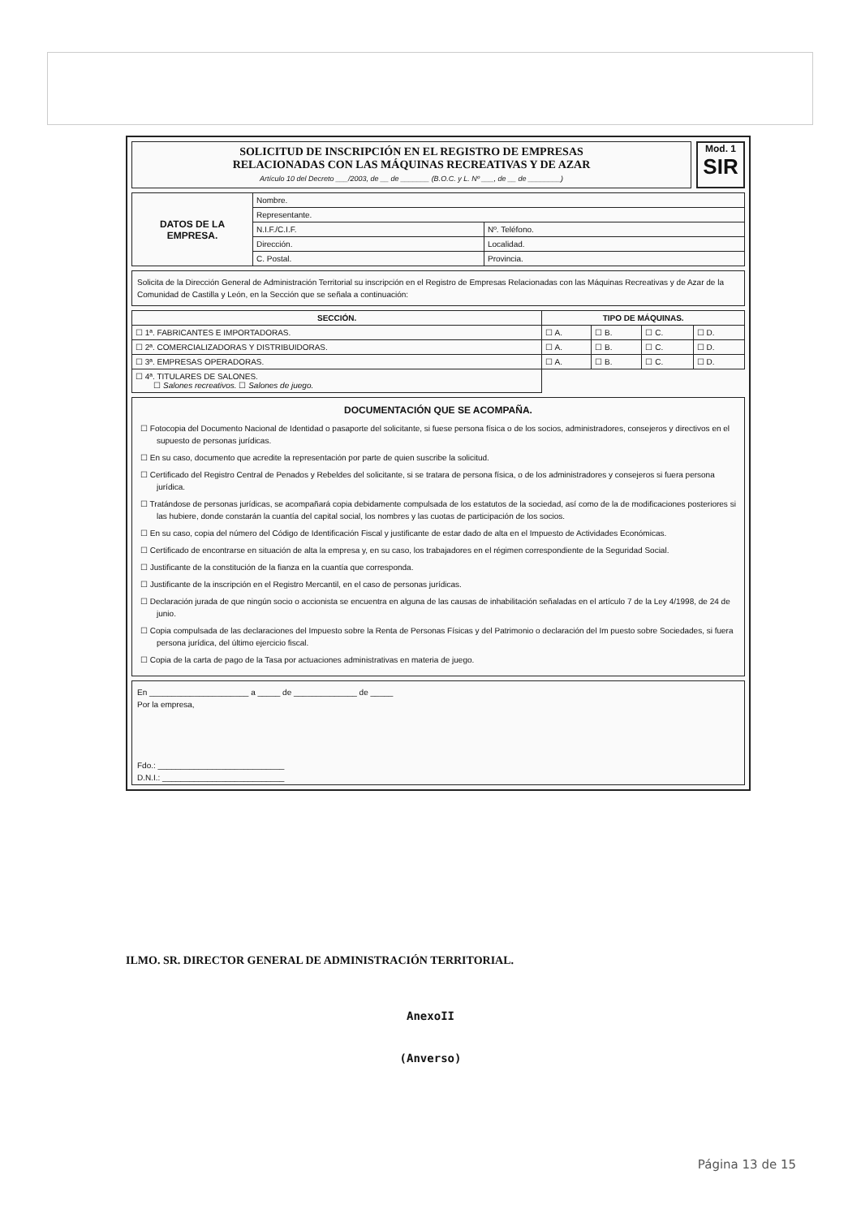SOLICITUD DE INSCRIPCIÓN EN EL REGISTRO DE EMPRESAS
RELACIONADAS CON LAS MÁQUINAS RECREATIVAS Y DE AZAR
Artículo 10 del Decreto ___/2003, de __ de _______ (B.O.C. y L. Nº ___, de __ de ________)
Mod. 1
SIR
| DATOS DE LA EMPRESA. | Nombre. | |
| | Representante. | |
| | N.I.F./C.I.F. | Nº. Teléfono. |
| | Dirección. | Localidad. |
| | C. Postal. | Provincia. |
Solicita de la Dirección General de Administración Territorial su inscripción en el Registro de Empresas Relacionadas con las Máquinas Recreativas y de Azar de la Comunidad de Castilla y León, en la Sección que se señala a continuación:
| SECCIÓN. | TIPO DE MÁQUINAS. | | | |
| --- | --- | --- | --- | --- |
| ☐ 1ª. FABRICANTES E IMPORTADORAS. | ☐ A. | ☐ B. | ☐ C. | ☐ D. |
| ☐ 2ª. COMERCIALIZADORAS Y DISTRIBUIDORAS. | ☐ A. | ☐ B. | ☐ C. | ☐ D. |
| ☐ 3ª. EMPRESAS OPERADORAS. | ☐ A. | ☐ B. | ☐ C. | ☐ D. |
| ☐ 4ª. TITULARES DE SALONES. ☐ Salones recreativos. ☐ Salones de juego. | | | | |
DOCUMENTACIÓN QUE SE ACOMPAÑA.
☐ Fotocopia del Documento Nacional de Identidad o pasaporte del solicitante, si fuese persona física o de los socios, administradores, consejeros y directivos en el supuesto de personas jurídicas.
☐ En su caso, documento que acredite la representación por parte de quien suscribe la solicitud.
☐ Certificado del Registro Central de Penados y Rebeldes del solicitante, si se tratara de persona física, o de los administradores y consejeros si fuera persona jurídica.
☐ Tratándose de personas jurídicas, se acompañará copia debidamente compulsada de los estatutos de la sociedad, así como de la de modificaciones posteriores si las hubiere, donde constarán la cuantía del capital social, los nombres y las cuotas de participación de los socios.
☐ En su caso, copia del número del Código de Identificación Fiscal y justificante de estar dado de alta en el Impuesto de Actividades Económicas.
☐ Certificado de encontrarse en situación de alta la empresa y, en su caso, los trabajadores en el régimen correspondiente de la Seguridad Social.
☐ Justificante de la constitución de la fianza en la cuantía que corresponda.
☐ Justificante de la inscripción en el Registro Mercantil, en el caso de personas jurídicas.
☐ Declaración jurada de que ningún socio o accionista se encuentra en alguna de las causas de inhabilitación señaladas en el artículo 7 de la Ley 4/1998, de 24 de junio.
☐ Copia compulsada de las declaraciones del Impuesto sobre la Renta de Personas Físicas y del Patrimonio o declaración del Im puesto sobre Sociedades, si fuera persona jurídica, del último ejercicio fiscal.
☐ Copia de la carta de pago de la Tasa por actuaciones administrativas en materia de juego.
En ______________________ a _____ de ______________ de _____
Por la empresa,
Fdo.: ____________________________
D.N.I.: ___________________________
ILMO. SR. DIRECTOR GENERAL DE ADMINISTRACIÓN TERRITORIAL.
AnexoII
(Anverso)
Página 13 de 15